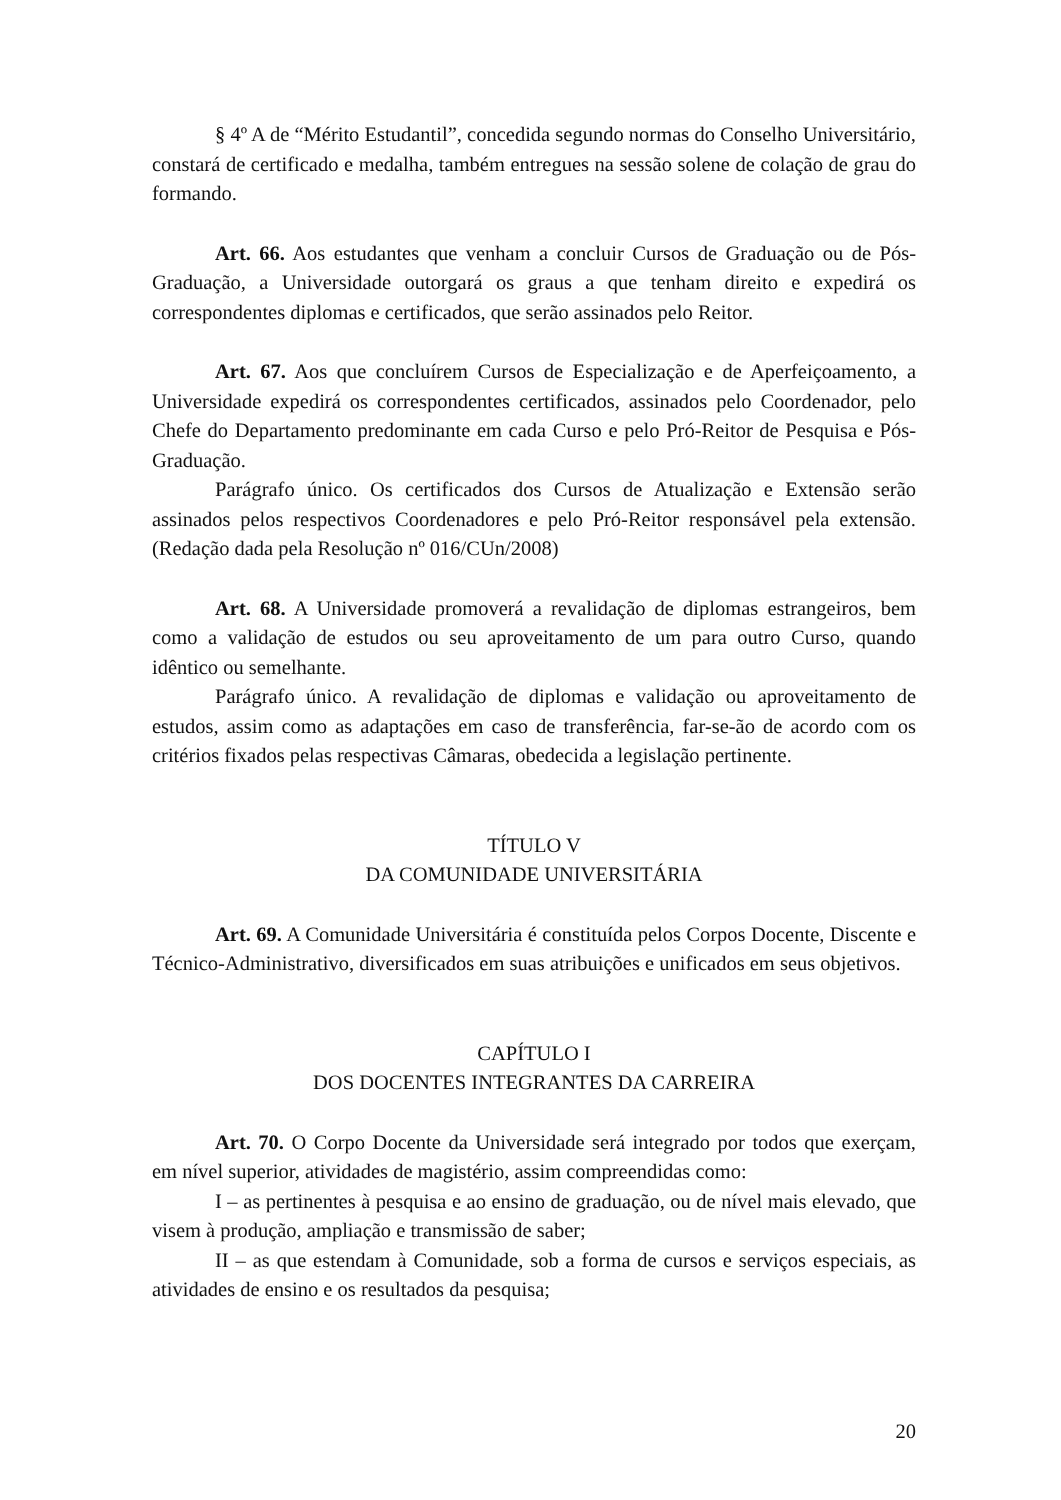§ 4º A de “Mérito Estudantil”, concedida segundo normas do Conselho Universitário, constará de certificado e medalha, também entregues na sessão solene de colação de grau do formando.
Art. 66. Aos estudantes que venham a concluir Cursos de Graduação ou de Pós-Graduação, a Universidade outorgará os graus a que tenham direito e expedirá os correspondentes diplomas e certificados, que serão assinados pelo Reitor.
Art. 67. Aos que concluírem Cursos de Especialização e de Aperfeiçoamento, a Universidade expedirá os correspondentes certificados, assinados pelo Coordenador, pelo Chefe do Departamento predominante em cada Curso e pelo Pró-Reitor de Pesquisa e Pós-Graduação.
Parágrafo único. Os certificados dos Cursos de Atualização e Extensão serão assinados pelos respectivos Coordenadores e pelo Pró-Reitor responsável pela extensão. (Redação dada pela Resolução nº 016/CUn/2008)
Art. 68. A Universidade promoverá a revalidação de diplomas estrangeiros, bem como a validação de estudos ou seu aproveitamento de um para outro Curso, quando idêntico ou semelhante.
Parágrafo único. A revalidação de diplomas e validação ou aproveitamento de estudos, assim como as adaptações em caso de transferência, far-se-ão de acordo com os critérios fixados pelas respectivas Câmaras, obedecida a legislação pertinente.
TÍTULO V
DA COMUNIDADE UNIVERSITÁRIA
Art. 69. A Comunidade Universitária é constituída pelos Corpos Docente, Discente e Técnico-Administrativo, diversificados em suas atribuições e unificados em seus objetivos.
CAPÍTULO I
DOS DOCENTES INTEGRANTES DA CARREIRA
Art. 70. O Corpo Docente da Universidade será integrado por todos que exerçam, em nível superior, atividades de magistério, assim compreendidas como:
I – as pertinentes à pesquisa e ao ensino de graduação, ou de nível mais elevado, que visem à produção, ampliação e transmissão de saber;
II – as que estendam à Comunidade, sob a forma de cursos e serviços especiais, as atividades de ensino e os resultados da pesquisa;
20